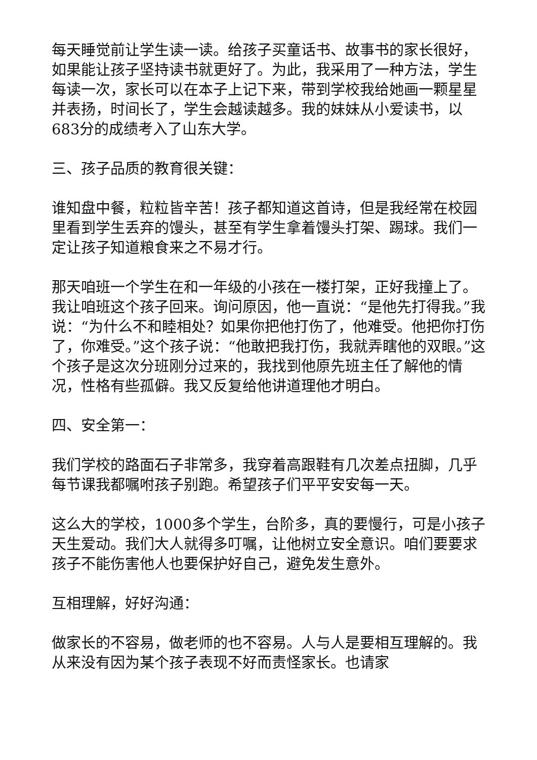每天睡觉前让学生读一读。给孩子买童话书、故事书的家长很好，如果能让孩子坚持读书就更好了。为此，我采用了一种方法，学生每读一次，家长可以在本子上记下来，带到学校我给她画一颗星星并表扬，时间长了，学生会越读越多。我的妹妹从小爱读书，以683分的成绩考入了山东大学。
三、孩子品质的教育很关键：
谁知盘中餐，粒粒皆辛苦！孩子都知道这首诗，但是我经常在校园里看到学生丢弃的馒头，甚至有学生拿着馒头打架、踢球。我们一定让孩子知道粮食来之不易才行。
那天咱班一个学生在和一年级的小孩在一楼打架，正好我撞上了。我让咱班这个孩子回来。询问原因，他一直说：“是他先打得我。”我说：“为什么不和睦相处？如果你把他打伤了，他难受。他把你打伤了，你难受。”这个孩子说：“他敢把我打伤，我就弄瞎他的双眼。”这个孩子是这次分班刚分过来的，我找到他原先班主任了解他的情况，性格有些孤僻。我又反复给他讲道理他才明白。
四、安全第一：
我们学校的路面石子非常多，我穿着高跟鞋有几次差点扭脚，几乎每节课我都嘱咐孩子别跑。希望孩子们平平安安每一天。
这么大的学校，1000多个学生，台阶多，真的要慢行，可是小孩子天生爱动。我们大人就得多叮嘱，让他树立安全意识。咱们要要求孩子不能伤害他人也要保护好自己，避免发生意外。
互相理解，好好沟通：
做家长的不容易，做老师的也不容易。人与人是要相互理解的。我从来没有因为某个孩子表现不好而责怪家长。也请家